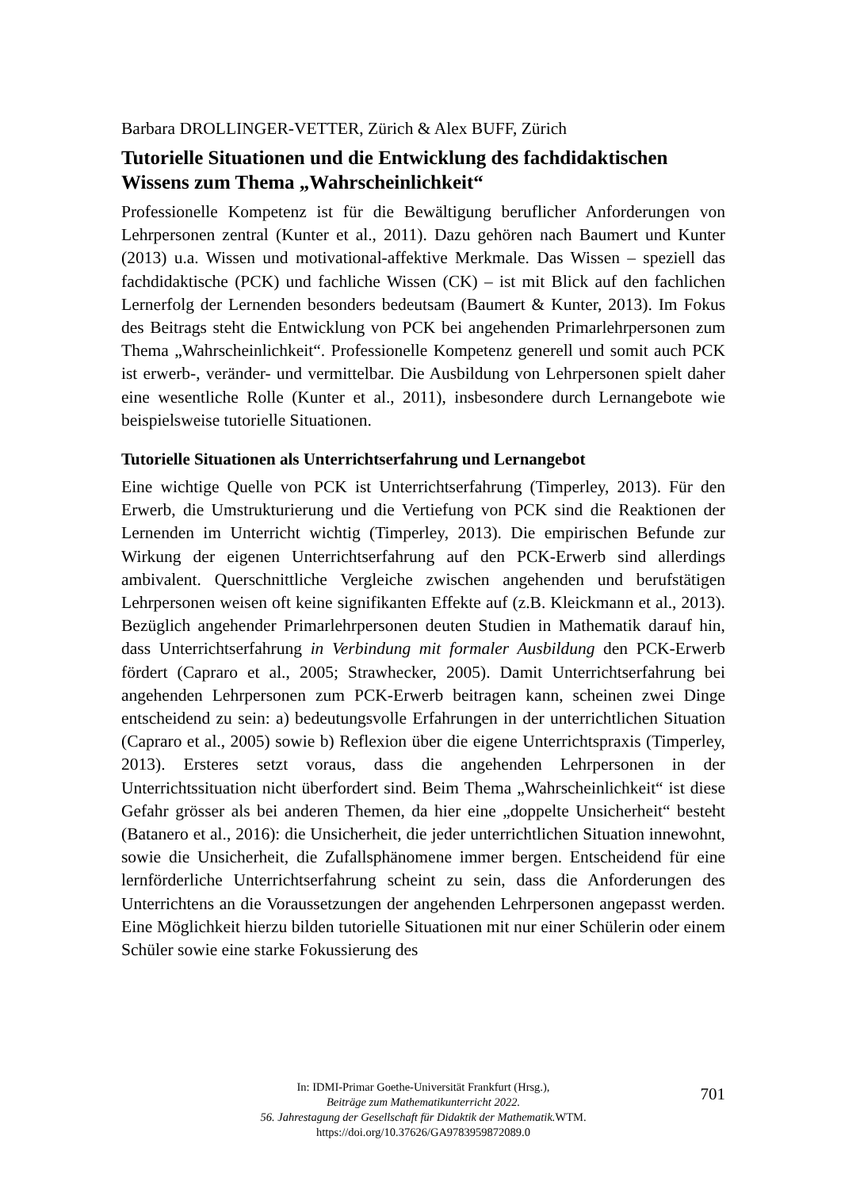Barbara DROLLINGER-VETTER, Zürich & Alex BUFF, Zürich
Tutorielle Situationen und die Entwicklung des fachdidaktischen Wissens zum Thema „Wahrscheinlichkeit“
Professionelle Kompetenz ist für die Bewältigung beruflicher Anforderungen von Lehrpersonen zentral (Kunter et al., 2011). Dazu gehören nach Baumert und Kunter (2013) u.a. Wissen und motivational-affektive Merkmale. Das Wissen – speziell das fachdidaktische (PCK) und fachliche Wissen (CK) – ist mit Blick auf den fachlichen Lernerfolg der Lernenden besonders bedeutsam (Baumert & Kunter, 2013). Im Fokus des Beitrags steht die Entwicklung von PCK bei angehenden Primarlehrpersonen zum Thema „Wahrscheinlichkeit“. Professionelle Kompetenz generell und somit auch PCK ist erwerb-, veränder- und vermittelbar. Die Ausbildung von Lehrpersonen spielt daher eine wesentliche Rolle (Kunter et al., 2011), insbesondere durch Lernangebote wie beispielsweise tutorielle Situationen.
Tutorielle Situationen als Unterrichtserfahrung und Lernangebot
Eine wichtige Quelle von PCK ist Unterrichtserfahrung (Timperley, 2013). Für den Erwerb, die Umstrukturierung und die Vertiefung von PCK sind die Reaktionen der Lernenden im Unterricht wichtig (Timperley, 2013). Die empirischen Befunde zur Wirkung der eigenen Unterrichtserfahrung auf den PCK-Erwerb sind allerdings ambivalent. Querschnittliche Vergleiche zwischen angehenden und berufstätigen Lehrpersonen weisen oft keine signifikanten Effekte auf (z.B. Kleickmann et al., 2013). Bezüglich angehender Primarlehrpersonen deuten Studien in Mathematik darauf hin, dass Unterrichtserfahrung in Verbindung mit formaler Ausbildung den PCK-Erwerb fördert (Capraro et al., 2005; Strawhecker, 2005). Damit Unterrichtserfahrung bei angehenden Lehrpersonen zum PCK-Erwerb beitragen kann, scheinen zwei Dinge entscheidend zu sein: a) bedeutungsvolle Erfahrungen in der unterrichtlichen Situation (Capraro et al., 2005) sowie b) Reflexion über die eigene Unterrichtspraxis (Timperley, 2013). Ersteres setzt voraus, dass die angehenden Lehrpersonen in der Unterrichtssituation nicht überfordert sind. Beim Thema „Wahrscheinlichkeit“ ist diese Gefahr grösser als bei anderen Themen, da hier eine „doppelte Unsicherheit“ besteht (Batanero et al., 2016): die Unsicherheit, die jeder unterrichtlichen Situation innewohnt, sowie die Unsicherheit, die Zufallsphänomene immer bergen. Entscheidend für eine lernförderliche Unterrichtserfahrung scheint zu sein, dass die Anforderungen des Unterrichtens an die Voraussetzungen der angehenden Lehrpersonen angepasst werden. Eine Möglichkeit hierzu bilden tutorielle Situationen mit nur einer Schülerin oder einem Schüler sowie eine starke Fokussierung des
In: IDMI-Primar Goethe-Universität Frankfurt (Hrsg.),
Beiträge zum Mathematikunterricht 2022.
56. Jahrestagung der Gesellschaft für Didaktik der Mathematik. WTM.
https://doi.org/10.37626/GA9783959872089.0
701